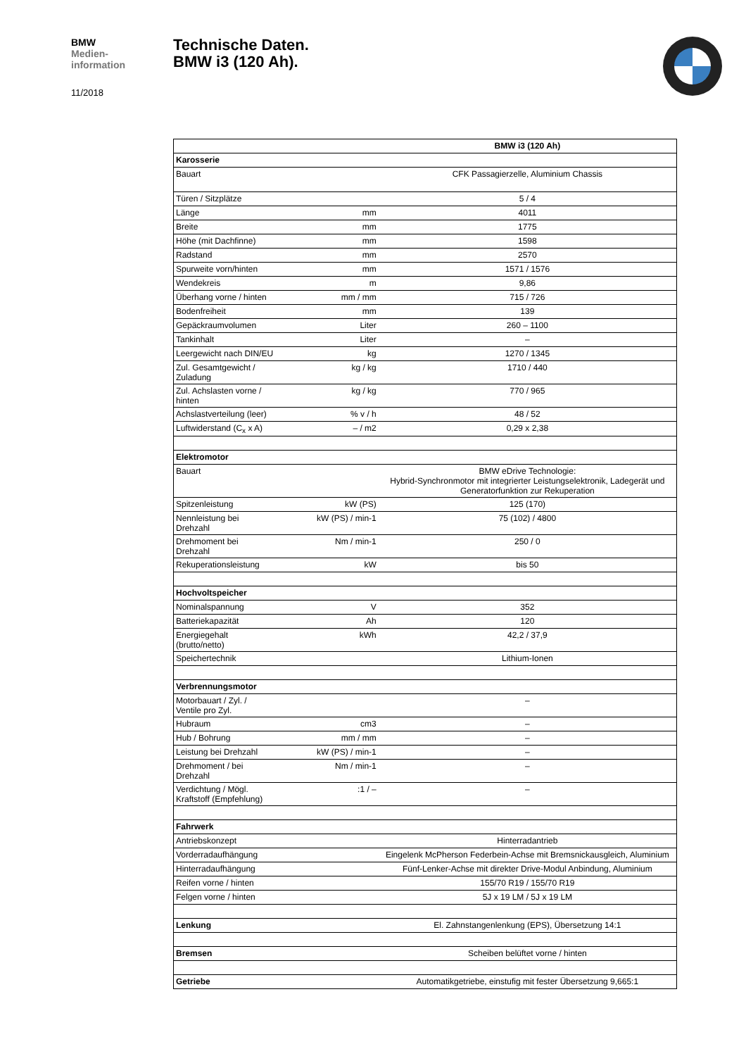BMW
Medien-
information
11/2018
Technische Daten.
BMW i3 (120 Ah).
| | | BMW i3 (120 Ah) |
| Karosserie | | |
| Bauart | | CFK Passagierzelle, Aluminium Chassis |
| Türen / Sitzplätze | | 5 / 4 |
| Länge | mm | 4011 |
| Breite | mm | 1775 |
| Höhe (mit Dachfinne) | mm | 1598 |
| Radstand | mm | 2570 |
| Spurweite vorn/hinten | mm | 1571 / 1576 |
| Wendekreis | m | 9,86 |
| Überhang vorne / hinten | mm / mm | 715 / 726 |
| Bodenfreiheit | mm | 139 |
| Gepäckraumvolumen | Liter | 260 – 1100 |
| Tankinhalt | Liter | – |
| Leergewicht nach DIN/EU | kg | 1270 / 1345 |
| Zul. Gesamtgewicht / Zuladung | kg / kg | 1710 / 440 |
| Zul. Achslasten vorne / hinten | kg / kg | 770 / 965 |
| Achslastverteilung (leer) | % v / h | 48 / 52 |
| Luftwiderstand (C<sub>x</sub> x A) | – / m2 | 0,29 x 2,38 |
| Elektromotor | | |
| Bauart | | BMW eDrive Technologie: Hybrid-Synchronmotor mit integrierter Leistungselektronik, Ladegerät und Generatorfunktion zur Rekuperation |
| Spitzenleistung | kW (PS) | 125 (170) |
| Nennleistung bei Drehzahl | kW (PS) / min-1 | 75 (102) / 4800 |
| Drehmoment bei Drehzahl | Nm / min-1 | 250 / 0 |
| Rekuperationsleistung | kW | bis 50 |
| Hochvoltspeicher | | |
| Nominalspannung | V | 352 |
| Batteriekapazität | Ah | 120 |
| Energiegehalt (brutto/netto) | kWh | 42,2 / 37,9 |
| Speichertechnik | | Lithium-Ionen |
| Verbrennungsmotor | | |
| Motorbauart / Zyl. / Ventile pro Zyl. | | – |
| Hubraum | cm3 | – |
| Hub / Bohrung | mm / mm | – |
| Leistung bei Drehzahl | kW (PS) / min-1 | – |
| Drehmoment / bei Drehzahl | Nm / min-1 | – |
| Verdichtung / Mögl. Kraftstoff (Empfehlung) | :1 / – | – |
| Fahrwerk | | |
| Antriebskonzept | | Hinterradantrieb |
| Vorderradaufhängung | | Eingelenk McPherson Federbein-Achse mit Bremsnickausgleich, Aluminium |
| Hinterradaufhängung | | Fünf-Lenker-Achse mit direkter Drive-Modul Anbindung, Aluminium |
| Reifen vorne / hinten | | 155/70 R19 / 155/70 R19 |
| Felgen vorne / hinten | | 5J x 19 LM / 5J x 19 LM |
| Lenkung | | El. Zahnstangenlenkung (EPS), Übersetzung 14:1 |
| Bremsen | | Scheiben belüftet vorne / hinten |
| Getriebe | | Automatikgetriebe, einstufig mit fester Übersetzung 9,665:1 |